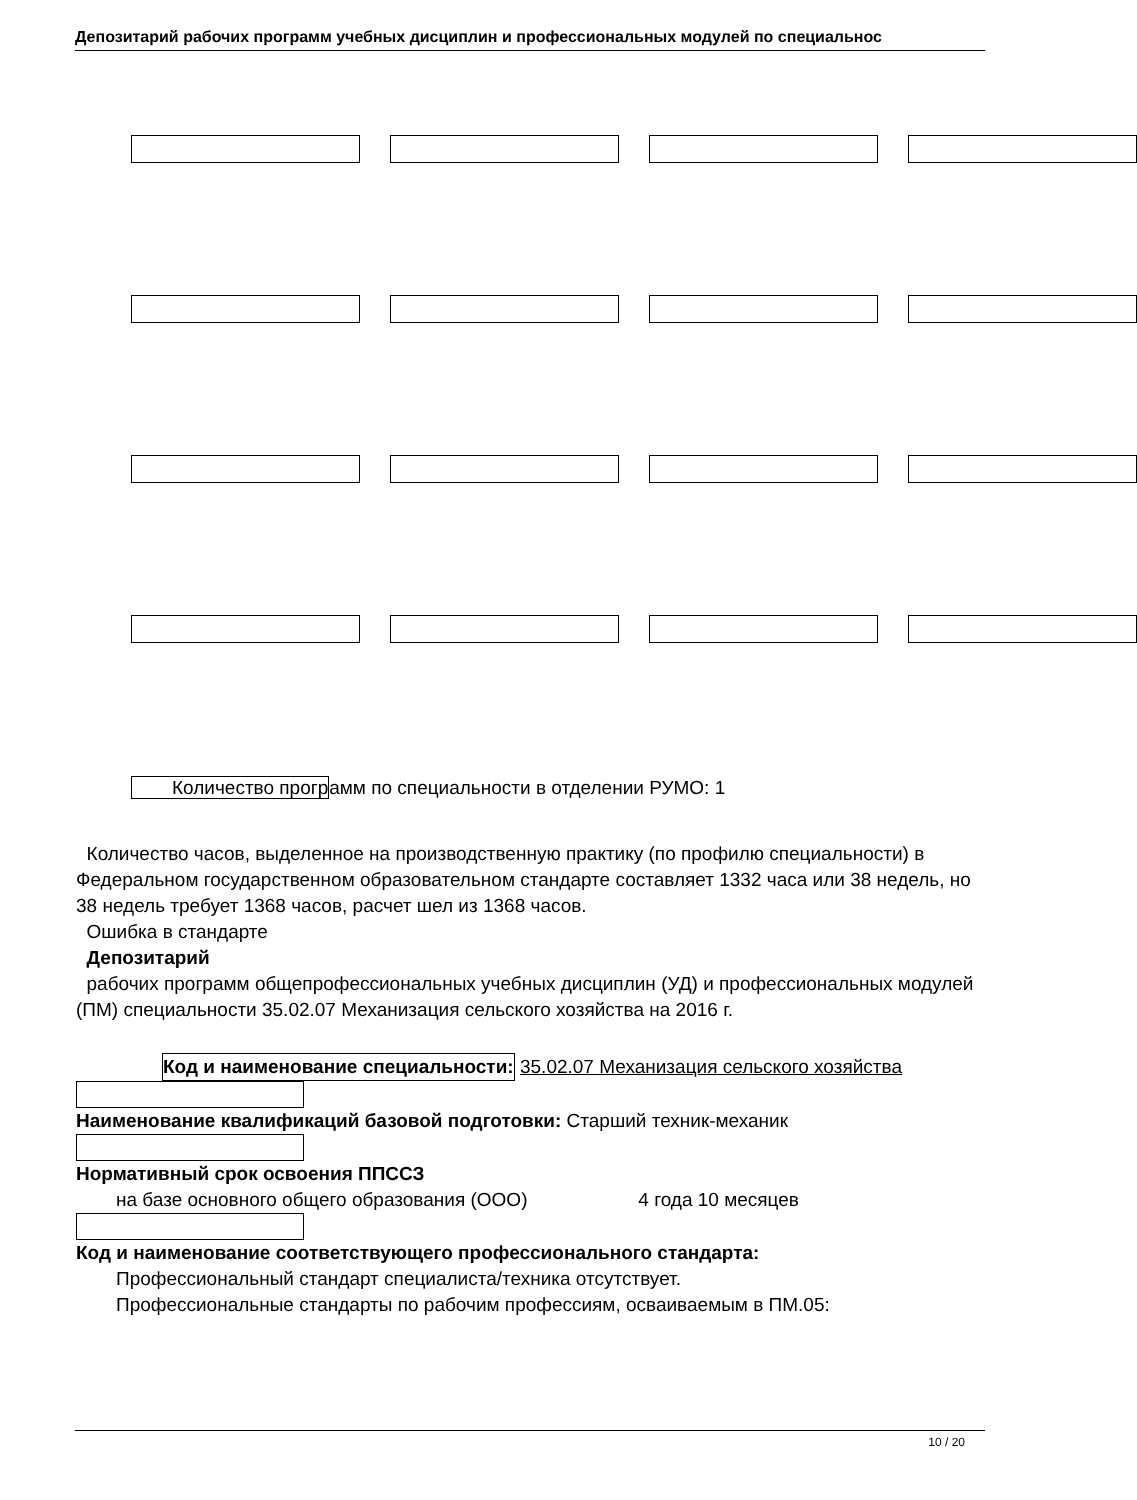Депозитарий рабочих программ учебных дисциплин и профессиональных модулей по специальнос
Количество программ по специальности в отделении РУМО: 1
Количество часов, выделенное на производственную практику (по профилю специальности) в Федеральном государственном образовательном стандарте составляет 1332 часа или 38 недель, но 38 недель требует 1368 часов, расчет шел из 1368 часов.
Ошибка в стандарте
Депозитарий
рабочих программ общепрофессиональных учебных дисциплин (УД) и профессиональных модулей (ПМ) специальности 35.02.07 Механизация сельского хозяйства на 2016 г.
Код и наименование специальности: 35.02.07 Механизация сельского хозяйства
Наименование квалификаций базовой подготовки: Старший техник-механик
Нормативный срок освоения ППССЗ
на базе основного общего образования (ООО) 4 года 10 месяцев
Код и наименование соответствующего профессионального стандарта:
Профессиональный стандарт специалиста/техника отсутствует.
Профессиональные стандарты по рабочим профессиям, осваиваемым в ПМ.05:
10 / 20